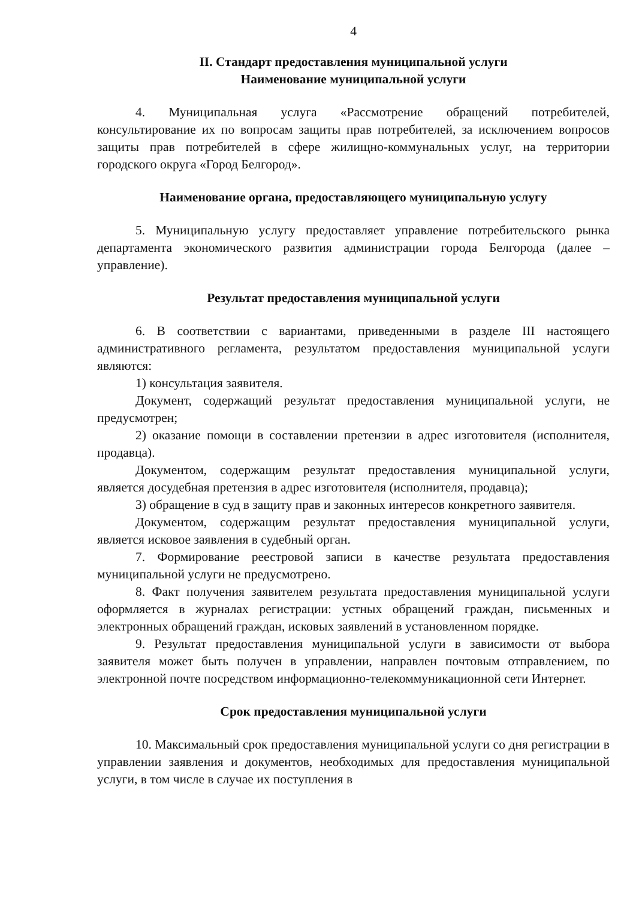4
II. Стандарт предоставления муниципальной услуги
Наименование муниципальной услуги
4. Муниципальная услуга «Рассмотрение обращений потребителей, консультирование их по вопросам защиты прав потребителей, за исключением вопросов защиты прав потребителей в сфере жилищно-коммунальных услуг, на территории городского округа «Город Белгород».
Наименование органа, предоставляющего муниципальную услугу
5. Муниципальную услугу предоставляет управление потребительского рынка департамента экономического развития администрации города Белгорода (далее – управление).
Результат предоставления муниципальной услуги
6. В соответствии с вариантами, приведенными в разделе III настоящего административного регламента, результатом предоставления муниципальной услуги являются:
1) консультация заявителя.
Документ, содержащий результат предоставления муниципальной услуги, не предусмотрен;
2) оказание помощи в составлении претензии в адрес изготовителя (исполнителя, продавца).
Документом, содержащим результат предоставления муниципальной услуги, является досудебная претензия в адрес изготовителя (исполнителя, продавца);
3) обращение в суд в защиту прав и законных интересов конкретного заявителя.
Документом, содержащим результат предоставления муниципальной услуги, является исковое заявления в судебный орган.
7. Формирование реестровой записи в качестве результата предоставления муниципальной услуги не предусмотрено.
8. Факт получения заявителем результата предоставления муниципальной услуги оформляется в журналах регистрации: устных обращений граждан, письменных и электронных обращений граждан, исковых заявлений в установленном порядке.
9. Результат предоставления муниципальной услуги в зависимости от выбора заявителя может быть получен в управлении, направлен почтовым отправлением, по электронной почте посредством информационно-телекоммуникационной сети Интернет.
Срок предоставления муниципальной услуги
10. Максимальный срок предоставления муниципальной услуги со дня регистрации в управлении заявления и документов, необходимых для предоставления муниципальной услуги, в том числе в случае их поступления в